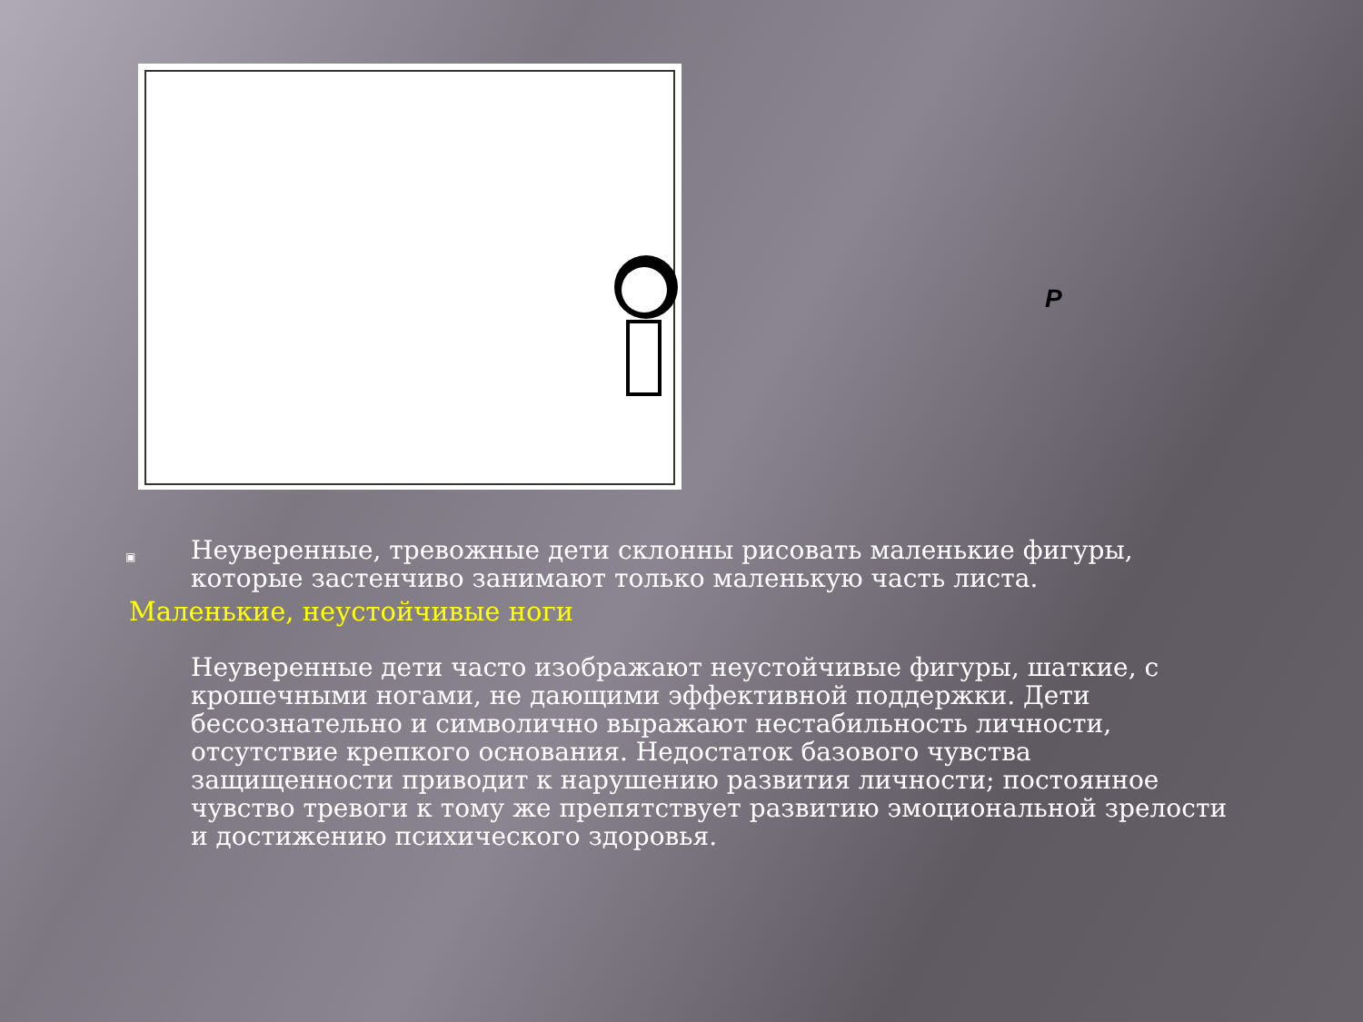P
▣
Неуверенные, тревожные дети склонны рисовать маленькие фигуры, которые застенчиво занимают только маленькую часть листа.
Маленькие, неустойчивые ноги
Неуверенные дети часто изображают неустойчивые фигуры, шаткие, с крошечными ногами, не дающими эффективной поддержки. Дети бессознательно и символично выражают нестабильность личности, отсутствие крепкого основания. Недостаток базового чувства защищенности приводит к нарушению развития личности; постоянное чувство тревоги к тому же препятствует развитию эмоциональной зрелости и достижению психического здоровья.